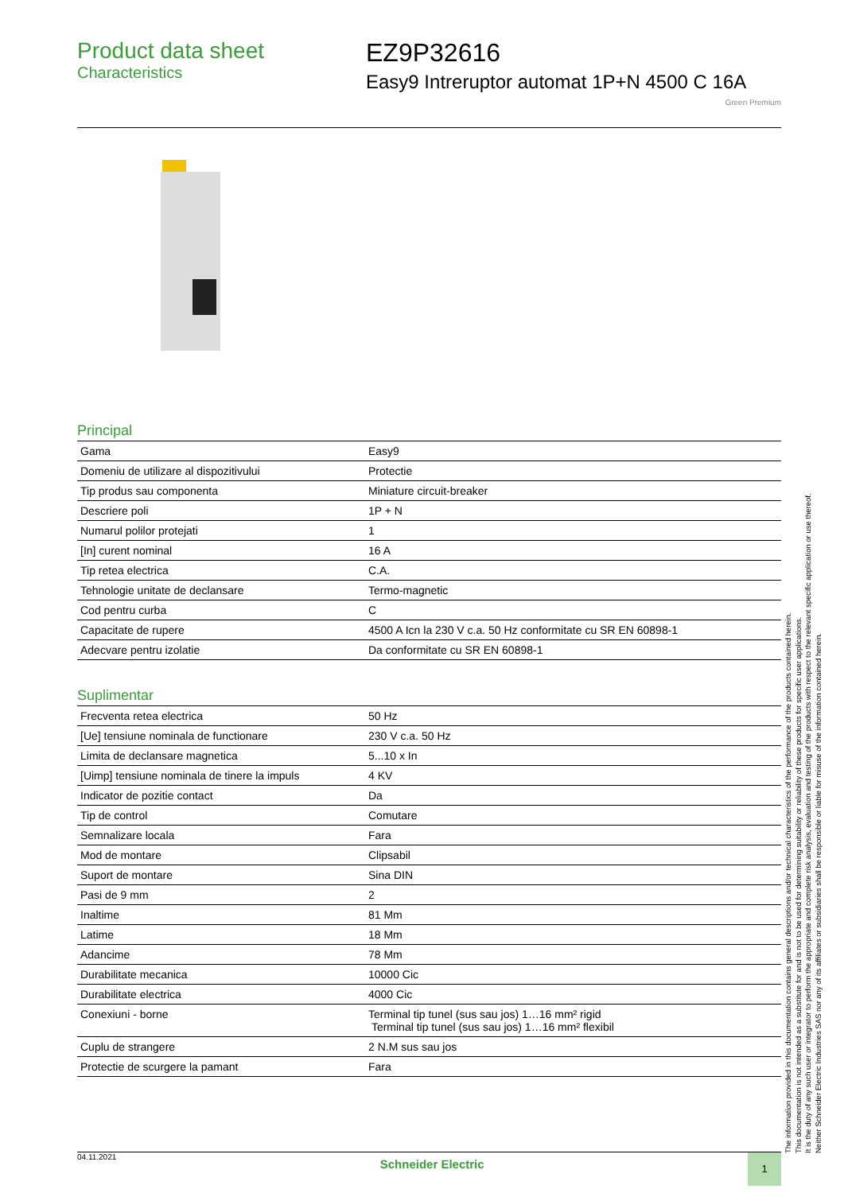Product data sheet
Characteristics
EZ9P32616
Easy9 Intreruptor automat 1P+N 4500 C 16A
Green Premium
Principal
| Gama | Easy9 |
| Domeniu de utilizare al dispozitivului | Protectie |
| Tip produs sau componenta | Miniature circuit-breaker |
| Descriere poli | 1P + N |
| Numarul polilor protejati | 1 |
| [In] curent nominal | 16 A |
| Tip retea electrica | C.A. |
| Tehnologie unitate de declansare | Termo-magnetic |
| Cod pentru curba | C |
| Capacitate de rupere | 4500 A Icn la 230 V c.a. 50 Hz conformitate cu SR EN 60898-1 |
| Adecvare pentru izolatie | Da conformitate cu SR EN 60898-1 |
Suplimentar
| Frecventa retea electrica | 50 Hz |
| [Ue] tensiune nominala de functionare | 230 V c.a. 50 Hz |
| Limita de declansare magnetica | 5...10 x In |
| [Uimp] tensiune nominala de tinere la impuls | 4 KV |
| Indicator de pozitie contact | Da |
| Tip de control | Comutare |
| Semnalizare locala | Fara |
| Mod de montare | Clipsabil |
| Suport de montare | Sina DIN |
| Pasi de 9 mm | 2 |
| Inaltime | 81 Mm |
| Latime | 18 Mm |
| Adancime | 78 Mm |
| Durabilitate mecanica | 10000 Cic |
| Durabilitate electrica | 4000 Cic |
| Conexiuni - borne | Terminal tip tunel (sus sau jos) 1…16 mm² rigid Terminal tip tunel (sus sau jos) 1…16 mm² flexibil |
| Cuplu de strangere | 2 N.M sus sau jos |
| Protectie de scurgere la pamant | Fara |
04.11.2021
Schneider Electric
1
The information provided in this documentation contains general descriptions and/or technical characteristics of the performance of the products contained herein.
This documentation is not intended as a substitute for and is not to be used for determining suitability or reliability of these products for specific user applications.
It is the duty of any such user or integrator to perform the appropriate and complete risk analysis, evaluation and testing of the products with respect to the relevant specific application or use thereof.
Neither Schneider Electric Industries SAS nor any of its affiliates or subsidiaries shall be responsible or liable for misuse of the information contained herein.